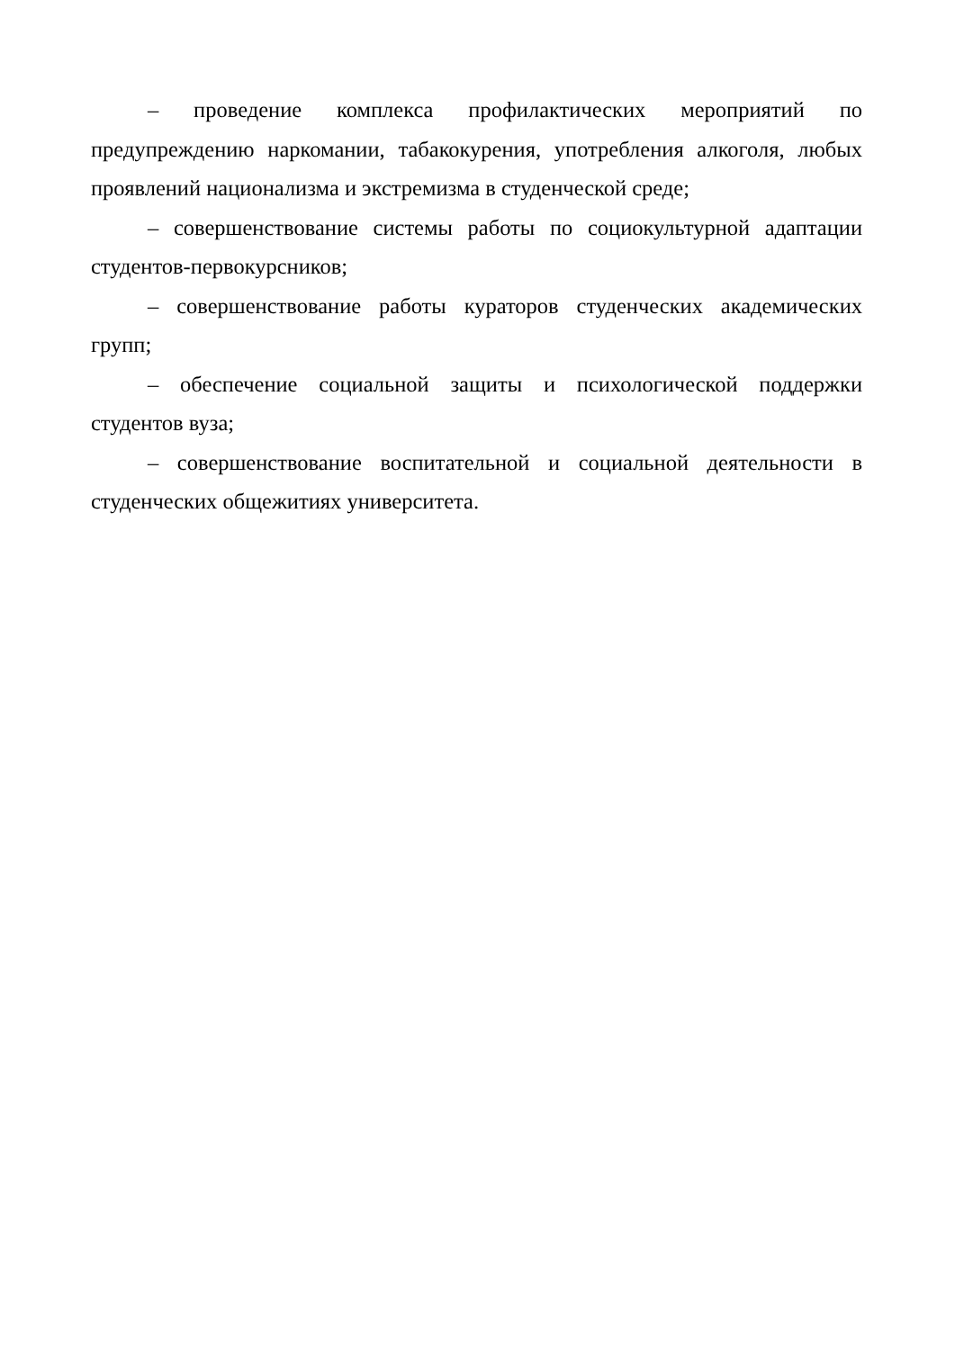– проведение комплекса профилактических мероприятий по предупреждению наркомании, табакокурения, употребления алкоголя, любых проявлений национализма и экстремизма в студенческой среде;
– совершенствование системы работы по социокультурной адаптации студентов-первокурсников;
– совершенствование работы кураторов студенческих академических групп;
– обеспечение социальной защиты и психологической поддержки студентов вуза;
– совершенствование воспитательной и социальной деятельности в студенческих общежитиях университета.